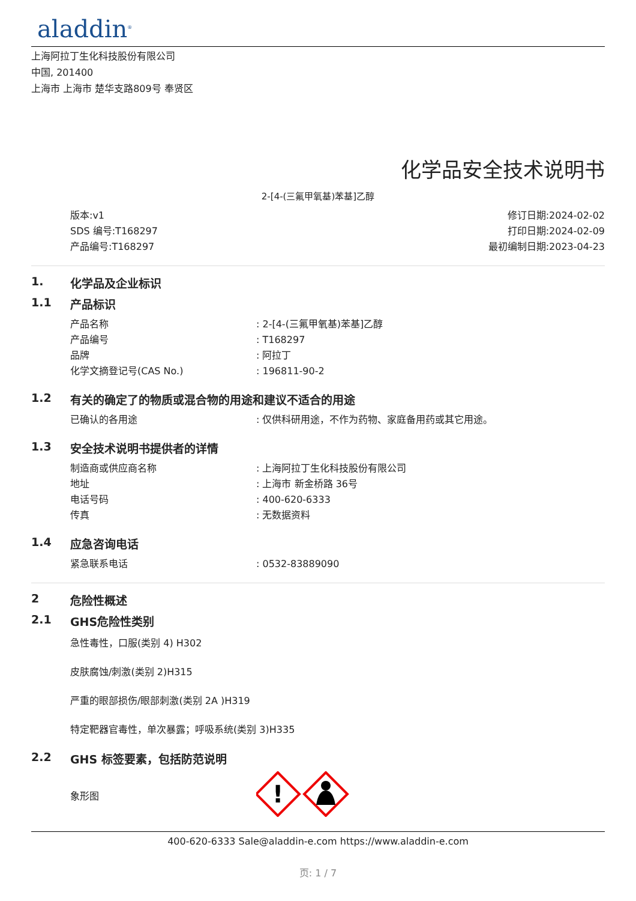aladdin<sup>®</sup>
上海阿拉丁生化科技股份有限公司
中国, 201400
上海市 上海市 楚华支路809号 奉贤区
化学品安全技术说明书
2-[4-(三氟甲氧基)苯基]乙醇
版本:v1
SDS 编号:T168297
产品编号:T168297
修订日期:2024-02-02
打印日期:2024-02-09
最初编制日期:2023-04-23
1. 化学品及企业标识
1.1 产品标识
产品名称: 2-[4-(三氟甲氧基)苯基]乙醇
产品编号: T168297
品牌: 阿拉丁
化学文摘登记号(CAS No.): 196811-90-2
1.2 有关的确定了的物质或混合物的用途和建议不适合的用途
已确认的各用途: 仅供科研用途，不作为药物、家庭备用药或其它用途。
1.3 安全技术说明书提供者的详情
制造商或供应商名称: 上海阿拉丁生化科技股份有限公司
地址: 上海市 新金桥路 36号
电话号码: 400-620-6333
传真: 无数据资料
1.4 应急咨询电话
紧急联系电话: 0532-83889090
2 危险性概述
2.1 GHS危险性类别
急性毒性，口服(类别 4) H302
皮肤腐蚀/刺激(类别 2)H315
严重的眼部损伤/眼部刺激(类别 2A )H319
特定靶器官毒性，单次暴露；呼吸系统(类别 3)H335
2.2 GHS 标签要素，包括防范说明
象形图
!
400-620-6333 Sale@aladdin-e.com https://www.aladdin-e.com
页: 1 / 7